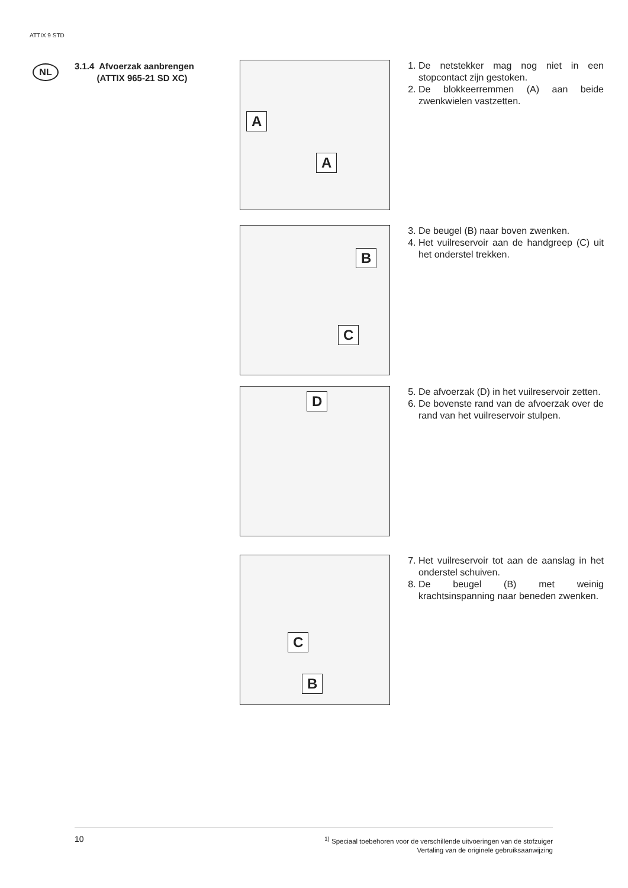ATTIX 9 STD
NL
3.1.4 Afvoerzak aanbrengen
(ATTIX 965-21 SD XC)
A
A
1. De netstekker mag nog niet in een stopcontact zijn gestoken.
2. De blokkeerremmen (A) aan beide zwenkwielen vastzetten.
B
C
3. De beugel (B) naar boven zwenken.
4. Het vuilreservoir aan de handgreep (C) uit het onderstel trekken.
D
5. De afvoerzak (D) in het vuilreservoir zetten.
6. De bovenste rand van de afvoerzak over de rand van het vuilreservoir stulpen.
C
B
7. Het vuilreservoir tot aan de aanslag in het onderstel schuiven.
8. De beugel (B) met weinig krachtsinspanning naar beneden zwenken.
10
<sup>1)</sup> Speciaal toebehoren voor de verschillende uitvoeringen van de stofzuiger
Vertaling van de originele gebruiksaanwijzing